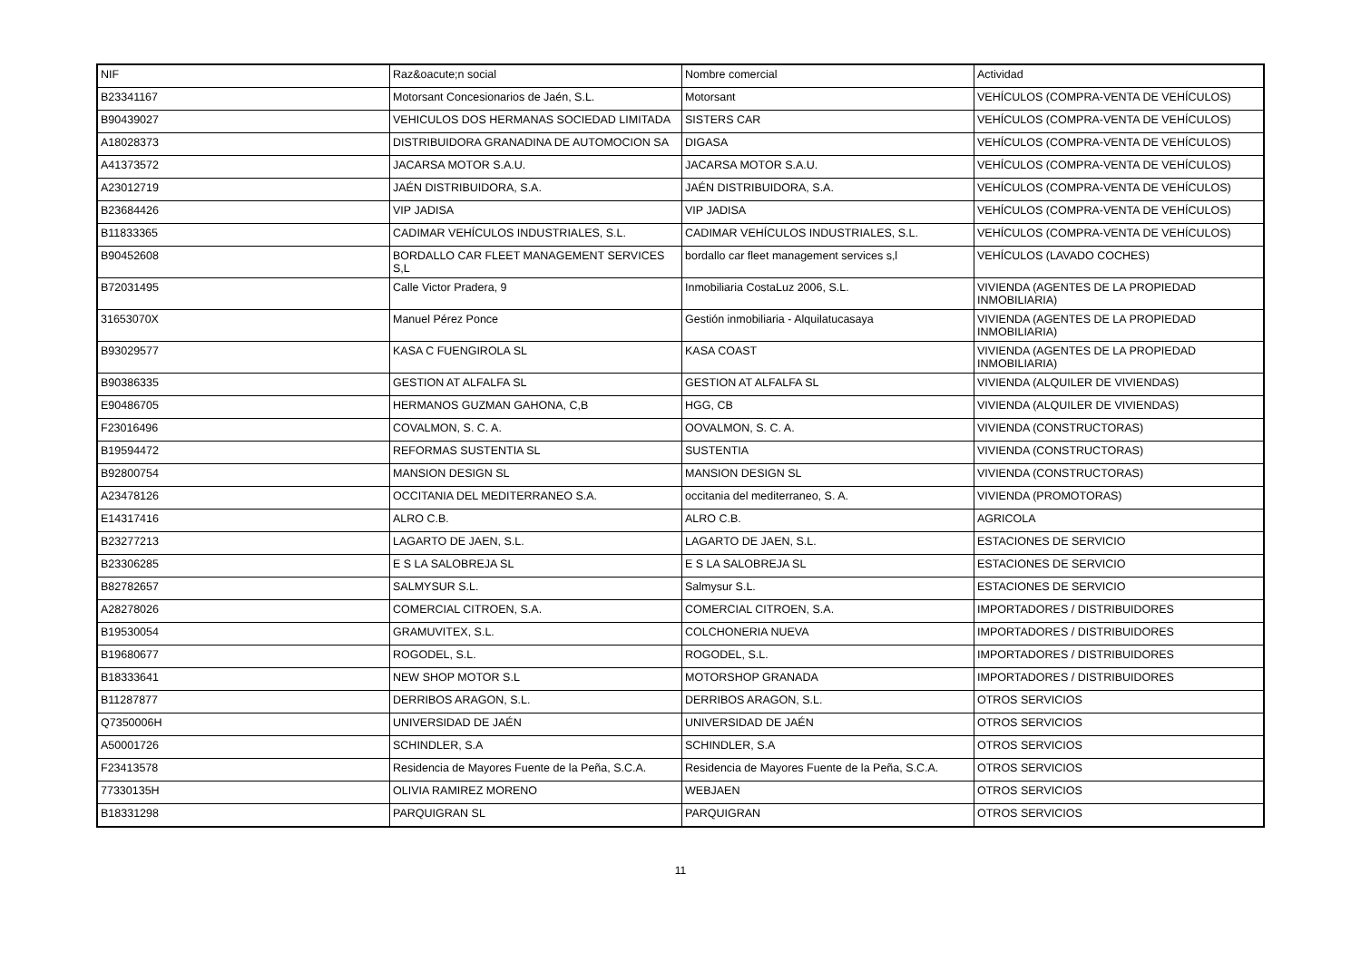| NIF | Raz&oacute;n social | Nombre comercial | Actividad |
| --- | --- | --- | --- |
| B23341167 | Motorsant Concesionarios de Jaén, S.L. | Motorsant | VEHÍCULOS (COMPRA-VENTA DE VEHÍCULOS) |
| B90439027 | VEHICULOS DOS HERMANAS SOCIEDAD LIMITADA | SISTERS CAR | VEHÍCULOS (COMPRA-VENTA DE VEHÍCULOS) |
| A18028373 | DISTRIBUIDORA GRANADINA DE AUTOMOCION SA | DIGASA | VEHÍCULOS (COMPRA-VENTA DE VEHÍCULOS) |
| A41373572 | JACARSA MOTOR S.A.U. | JACARSA MOTOR S.A.U. | VEHÍCULOS (COMPRA-VENTA DE VEHÍCULOS) |
| A23012719 | JAÉN DISTRIBUIDORA, S.A. | JAÉN DISTRIBUIDORA, S.A. | VEHÍCULOS (COMPRA-VENTA DE VEHÍCULOS) |
| B23684426 | VIP JADISA | VIP JADISA | VEHÍCULOS (COMPRA-VENTA DE VEHÍCULOS) |
| B11833365 | CADIMAR VEHÍCULOS INDUSTRIALES, S.L. | CADIMAR VEHÍCULOS INDUSTRIALES, S.L. | VEHÍCULOS (COMPRA-VENTA DE VEHÍCULOS) |
| B90452608 | BORDALLO CAR FLEET MANAGEMENT SERVICES S,L | bordallo car fleet management services s,l | VEHÍCULOS (LAVADO COCHES) |
| B72031495 | Calle Victor Pradera, 9 | Inmobiliaria CostaLuz 2006, S.L. | VIVIENDA (AGENTES DE LA PROPIEDAD INMOBILIARIA) |
| 31653070X | Manuel Pérez Ponce | Gestión inmobiliaria - Alquilatucasaya | VIVIENDA (AGENTES DE LA PROPIEDAD INMOBILIARIA) |
| B93029577 | KASA C FUENGIROLA SL | KASA COAST | VIVIENDA (AGENTES DE LA PROPIEDAD INMOBILIARIA) |
| B90386335 | GESTION AT ALFALFA SL | GESTION AT ALFALFA SL | VIVIENDA (ALQUILER DE VIVIENDAS) |
| E90486705 | HERMANOS GUZMAN GAHONA, C,B | HGG, CB | VIVIENDA (ALQUILER DE VIVIENDAS) |
| F23016496 | COVALMON, S. C. A. | OOVALMON, S. C. A. | VIVIENDA (CONSTRUCTORAS) |
| B19594472 | REFORMAS SUSTENTIA SL | SUSTENTIA | VIVIENDA (CONSTRUCTORAS) |
| B92800754 | MANSION DESIGN SL | MANSION DESIGN SL | VIVIENDA (CONSTRUCTORAS) |
| A23478126 | OCCITANIA DEL MEDITERRANEO S.A. | occitania del mediterraneo, S. A. | VIVIENDA (PROMOTORAS) |
| E14317416 | ALRO C.B. | ALRO C.B. | AGRICOLA |
| B23277213 | LAGARTO DE JAEN, S.L. | LAGARTO DE JAEN, S.L. | ESTACIONES DE SERVICIO |
| B23306285 | E S LA SALOBREJA SL | E S LA SALOBREJA SL | ESTACIONES DE SERVICIO |
| B82782657 | SALMYSUR S.L. | Salmysur S.L. | ESTACIONES DE SERVICIO |
| A28278026 | COMERCIAL CITROEN, S.A. | COMERCIAL CITROEN, S.A. | IMPORTADORES / DISTRIBUIDORES |
| B19530054 | GRAMUVITEX, S.L. | COLCHONERIA NUEVA | IMPORTADORES / DISTRIBUIDORES |
| B19680677 | ROGODEL, S.L. | ROGODEL, S.L. | IMPORTADORES / DISTRIBUIDORES |
| B18333641 | NEW SHOP MOTOR S.L | MOTORSHOP GRANADA | IMPORTADORES / DISTRIBUIDORES |
| B11287877 | DERRIBOS ARAGON, S.L. | DERRIBOS ARAGON, S.L. | OTROS SERVICIOS |
| Q7350006H | UNIVERSIDAD DE JAÉN | UNIVERSIDAD DE JAÉN | OTROS SERVICIOS |
| A50001726 | SCHINDLER, S.A | SCHINDLER, S.A | OTROS SERVICIOS |
| F23413578 | Residencia de Mayores Fuente de la Peña, S.C.A. | Residencia de Mayores Fuente de la Peña, S.C.A. | OTROS SERVICIOS |
| 77330135H | OLIVIA RAMIREZ MORENO | WEBJAEN | OTROS SERVICIOS |
| B18331298 | PARQUIGRAN SL | PARQUIGRAN | OTROS SERVICIOS |
11